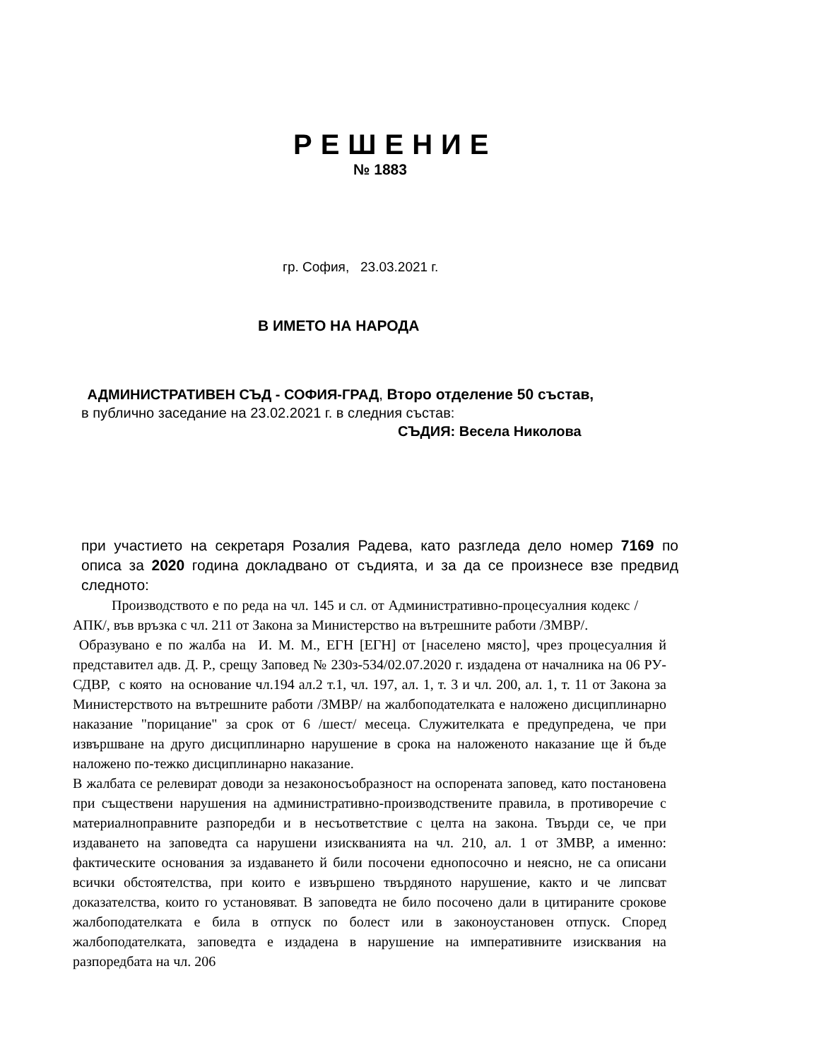РЕШЕНИЕ
№ 1883
гр. София, 23.03.2021 г.
В ИМЕТО НА НАРОДА
АДМИНИСТРАТИВЕН СЪД - СОФИЯ-ГРАД, Второ отделение 50 състав,
в публично заседание на 23.02.2021 г. в следния състав:
СЪДИЯ: Весела Николова
при участието на секретаря Розалия Радева, като разгледа дело номер 7169 по описа за 2020 година докладвано от съдията, и за да се произнесе взе предвид следното:
Производството е по реда на чл. 145 и сл. от Административно-процесуалния кодекс /АПК/, във връзка с чл. 211 от Закона за Министерство на вътрешните работи /ЗМВР/.
Образувано е по жалба на И. М. М., ЕГН [ЕГН] от [населено място], чрез процесуалния й представител адв. Д. Р., срещу Заповед № 230з-534/02.07.2020 г. издадена от началника на 06 РУ-СДВР, с която на основание чл.194 ал.2 т.1, чл. 197, ал. 1, т. 3 и чл. 200, ал. 1, т. 11 от Закона за Министерството на вътрешните работи /ЗМВР/ на жалбоподателката е наложено дисциплинарно наказание "порицание" за срок от 6 /шест/ месеца. Служителката е предупредена, че при извършване на друго дисциплинарно нарушение в срока на наложеното наказание ще й бъде наложено по-тежко дисциплинарно наказание.
В жалбата се релевират доводи за незаконосъобразност на оспорената заповед, като постановена при съществени нарушения на административно-производствените правила, в противоречие с материалноправните разпоредби и в несъответствие с целта на закона. Твърди се, че при издаването на заповедта са нарушени изискванията на чл. 210, ал. 1 от ЗМВР, а именно: фактическите основания за издаването й били посочени еднопосочно и неясно, не са описани всички обстоятелства, при които е извършено твърдяното нарушение, както и че липсват доказателства, които го установяват. В заповедта не било посочено дали в цитираните срокове жалбоподателката е била в отпуск по болест или в законоустановен отпуск. Според жалбоподателката, заповедта е издадена в нарушение на императивните изисквания на разпоредбата на чл. 206